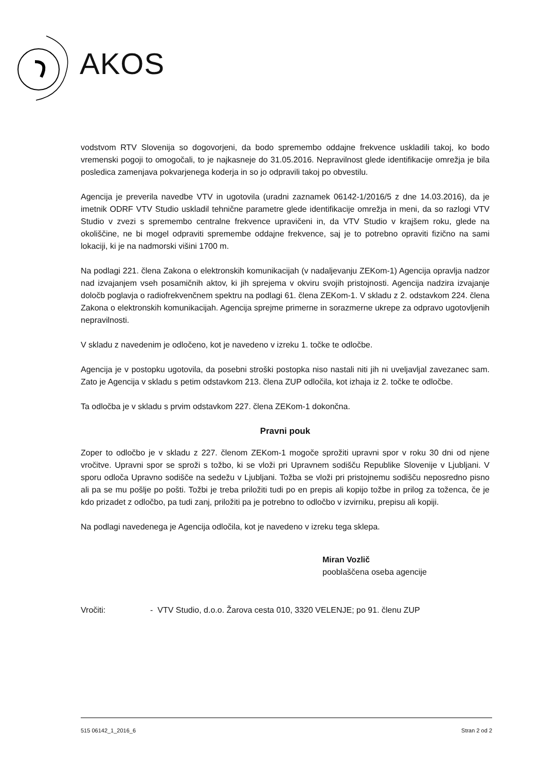AKOS
vodstvom RTV Slovenija so dogovorjeni, da bodo spremembo oddajne frekvence uskladili takoj, ko bodo vremenski pogoji to omogočali, to je najkasneje do 31.05.2016. Nepravilnost glede identifikacije omrežja je bila posledica zamenjava pokvarjenega koderja in so jo odpravili takoj po obvestilu.
Agencija je preverila navedbe VTV in ugotovila (uradni zaznamek 06142-1/2016/5 z dne 14.03.2016), da je imetnik ODRF VTV Studio uskladil tehnične parametre glede identifikacije omrežja in meni, da so razlogi VTV Studio v zvezi s spremembo centralne frekvence upravičeni in, da VTV Studio v krajšem roku, glede na okoliščine, ne bi mogel odpraviti spremembe oddajne frekvence, saj je to potrebno opraviti fizično na sami lokaciji, ki je na nadmorski višini 1700 m.
Na podlagi 221. člena Zakona o elektronskih komunikacijah (v nadaljevanju ZEKom-1) Agencija opravlja nadzor nad izvajanjem vseh posamičnih aktov, ki jih sprejema v okviru svojih pristojnosti. Agencija nadzira izvajanje določb poglavja o radiofrekvenčnem spektru na podlagi 61. člena ZEKom-1. V skladu z 2. odstavkom 224. člena Zakona o elektronskih komunikacijah. Agencija sprejme primerne in sorazmerne ukrepe za odpravo ugotovljenih nepravilnosti.
V skladu z navedenim je odločeno, kot je navedeno v izreku 1. točke te odločbe.
Agencija je v postopku ugotovila, da posebni stroški postopka niso nastali niti jih ni uveljavljal zavezanec sam. Zato je Agencija v skladu s petim odstavkom 213. člena ZUP odločila, kot izhaja iz 2. točke te odločbe.
Ta odločba je v skladu s prvim odstavkom 227. člena ZEKom-1 dokončna.
Pravni pouk
Zoper to odločbo je v skladu z 227. členom ZEKom-1 mogoče sprožiti upravni spor v roku 30 dni od njene vročitve. Upravni spor se sproži s tožbo, ki se vloži pri Upravnem sodišču Republike Slovenije v Ljubljani. V sporu odloča Upravno sodišče na sedežu v Ljubljani. Tožba se vloži pri pristojnemu sodišču neposredno pisno ali pa se mu pošlje po pošti. Tožbi je treba priložiti tudi po en prepis ali kopijo tožbe in prilog za toženca, če je kdo prizadet z odločbo, pa tudi zanj, priložiti pa je potrebno to odločbo v izvirniku, prepisu ali kopiji.
Na podlagi navedenega je Agencija odločila, kot je navedeno v izreku tega sklepa.
Miran Vozlič
pooblaščena oseba agencije
Vročiti: - VTV Studio, d.o.o. Žarova cesta 010, 3320 VELENJE; po 91. členu ZUP
515 06142_1_2016_6 Stran 2 od 2